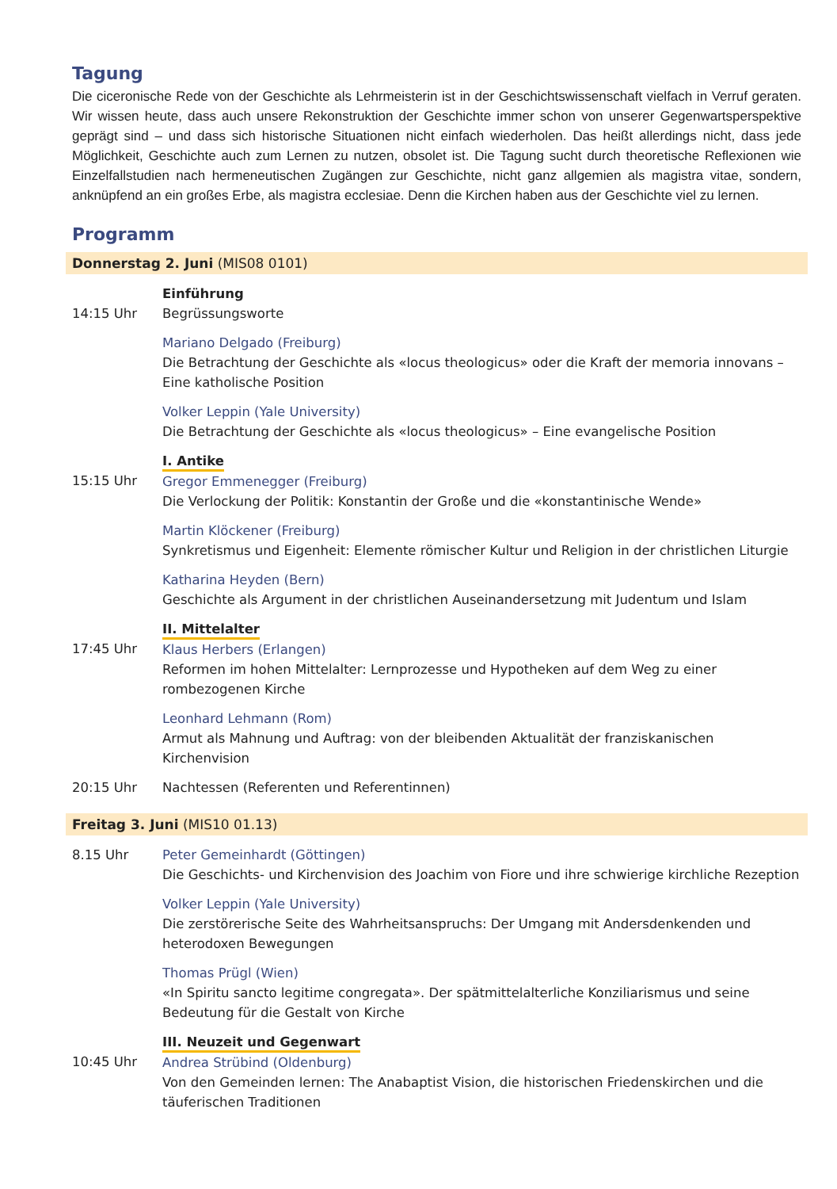Tagung
Die ciceronische Rede von der Geschichte als Lehrmeisterin ist in der Geschichtswissenschaft vielfach in Verruf geraten. Wir wissen heute, dass auch unsere Rekonstruktion der Geschichte immer schon von unserer Gegenwartsperspektive geprägt sind – und dass sich historische Situationen nicht einfach wiederholen. Das heißt allerdings nicht, dass jede Möglichkeit, Geschichte auch zum Lernen zu nutzen, obsolet ist. Die Tagung sucht durch theoretische Reflexionen wie Einzelfallstudien nach hermeneutischen Zugängen zur Geschichte, nicht ganz allgemien als magistra vitae, sondern, anknüpfend an ein großes Erbe, als magistra ecclesiae. Denn die Kirchen haben aus der Geschichte viel zu lernen.
Programm
Donnerstag 2. Juni (MIS08 0101)
14:15 Uhr Einführung
Begrüssungsworte
Mariano Delgado (Freiburg)
Die Betrachtung der Geschichte als «locus theologicus» oder die Kraft der memoria innovans – Eine katholische Position
Volker Leppin (Yale University)
Die Betrachtung der Geschichte als «locus theologicus» – Eine evangelische Position
15:15 Uhr
I. Antike
Gregor Emmenegger (Freiburg)
Die Verlockung der Politik: Konstantin der Große und die «konstantinische Wende»
Martin Klöckener (Freiburg)
Synkretismus und Eigenheit: Elemente römischer Kultur und Religion in der christlichen Liturgie
Katharina Heyden (Bern)
Geschichte als Argument in der christlichen Auseinandersetzung mit Judentum und Islam
17:45 Uhr
II. Mittelalter
Klaus Herbers (Erlangen)
Reformen im hohen Mittelalter: Lernprozesse und Hypotheken auf dem Weg zu einer rombezogenen Kirche
Leonhard Lehmann (Rom)
Armut als Mahnung und Auftrag: von der bleibenden Aktualität der franziskanischen Kirchenvision
20:15 Uhr Nachtessen (Referenten und Referentinnen)
Freitag 3. Juni (MIS10 01.13)
8.15 Uhr Peter Gemeinhardt (Göttingen)
Die Geschichts- und Kirchenvision des Joachim von Fiore und ihre schwierige kirchliche Rezeption
Volker Leppin (Yale University)
Die zerstörerische Seite des Wahrheitsanspruchs: Der Umgang mit Andersdenkenden und heterodoxen Bewegungen
Thomas Prügl (Wien)
«In Spiritu sancto legitime congregata». Der spätmittelalterliche Konziliarismus und seine Bedeutung für die Gestalt von Kirche
10:45 Uhr
III. Neuzeit und Gegenwart
Andrea Strübind (Oldenburg)
Von den Gemeinden lernen: The Anabaptist Vision, die historischen Friedenskirchen und die täuferischen Traditionen